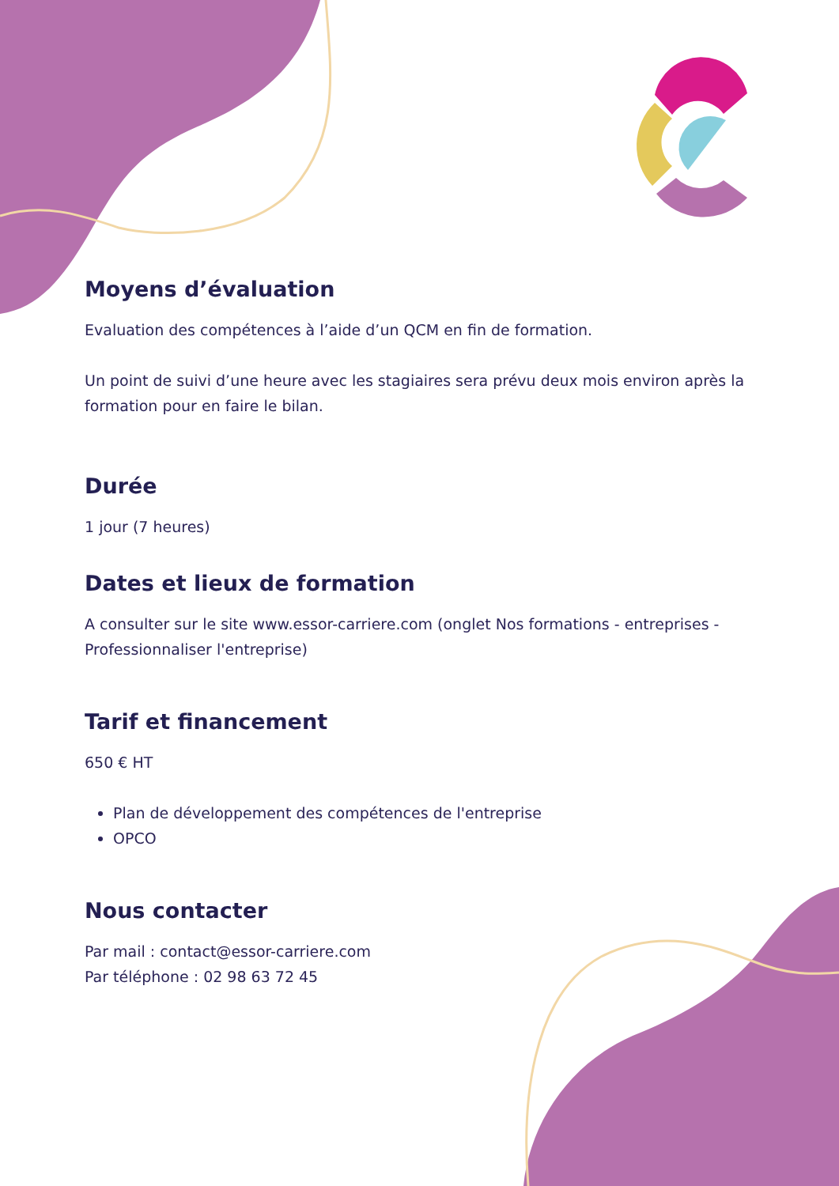Moyens d’évaluation
Evaluation des compétences à l’aide d’un QCM en fin de formation.
Un point de suivi d’une heure avec les stagiaires sera prévu deux mois environ après la formation pour en faire le bilan.
Durée
1 jour (7 heures)
Dates et lieux de formation
A consulter sur le site www.essor-carriere.com (onglet Nos formations - entreprises - Professionnaliser l'entreprise)
Tarif et financement
650 € HT
Plan de développement des compétences de l'entreprise
OPCO
Nous contacter
Par mail : contact@essor-carriere.com
Par téléphone : 02 98 63 72 45